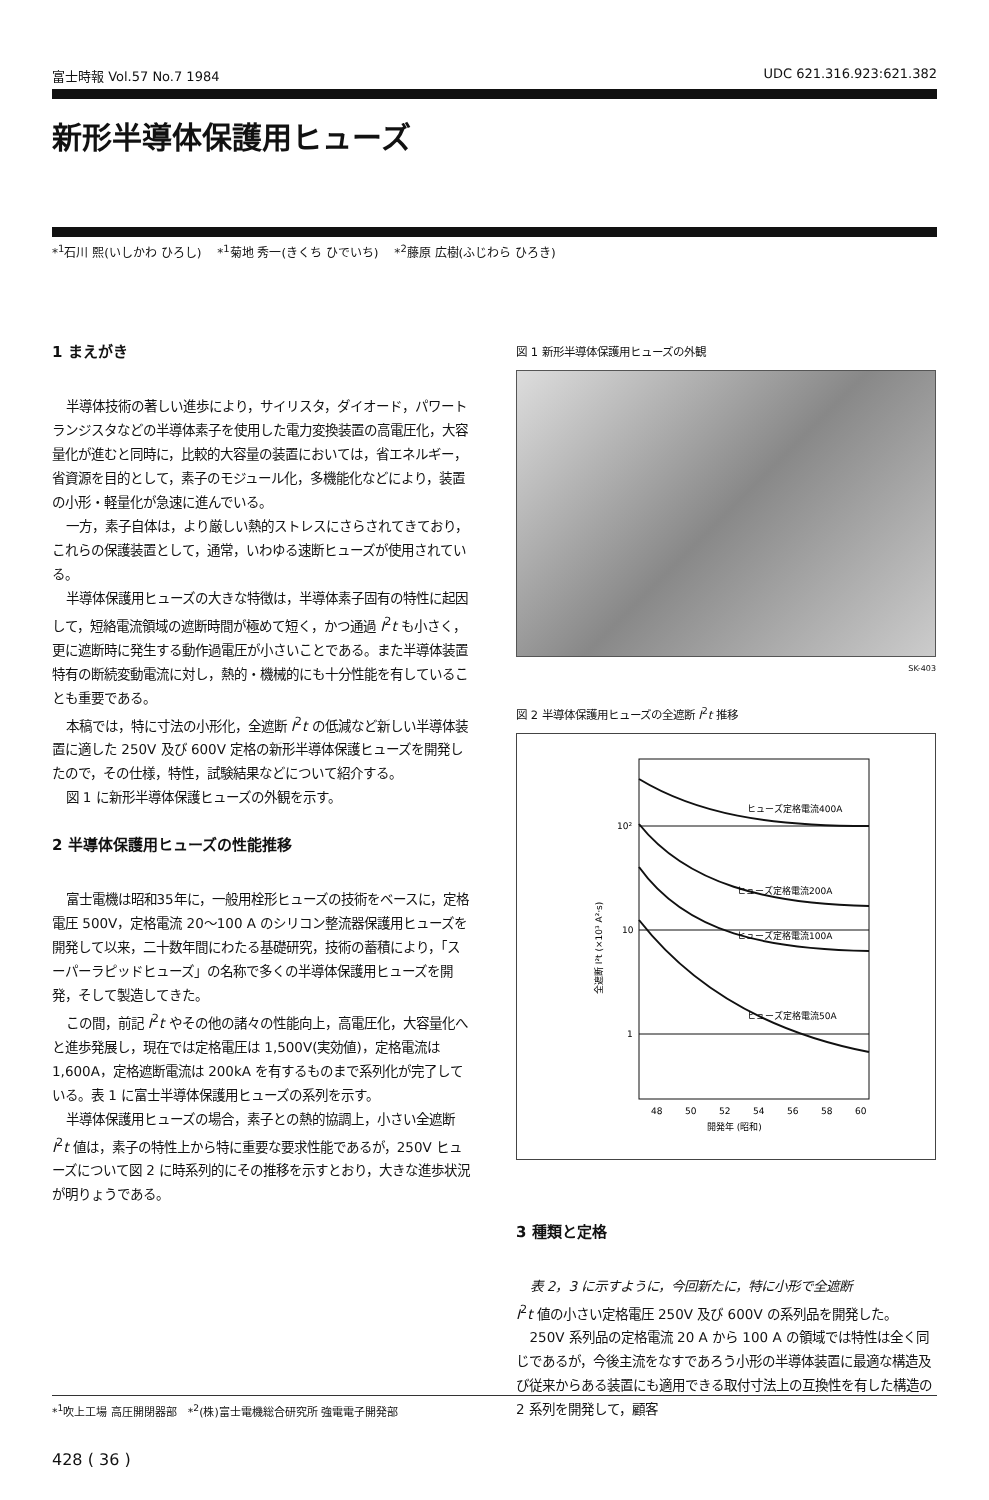富士時報 Vol.57 No.7 1984 UDC 621.316.923:621.382
新形半導体保護用ヒューズ
*<sup>1</sup>石川 熙(いしかわ ひろし)　 *<sup>1</sup>菊地 秀一(きくち ひでいち)　 *<sup>2</sup>藤原 広樹(ふじわら ひろき)
1 まえがき
半導体技術の著しい進歩により，サイリスタ，ダイオード，パワートランジスタなどの半導体素子を使用した電力変換装置の高電圧化，大容量化が進むと同時に，比較的大容量の装置においては，省エネルギー，省資源を目的として，素子のモジュール化，多機能化などにより，装置の小形・軽量化が急速に進んでいる。
一方，素子自体は，より厳しい熱的ストレスにさらされてきており，これらの保護装置として，通常，いわゆる速断ヒューズが使用されている。
半導体保護用ヒューズの大きな特徴は，半導体素子固有の特性に起因して，短絡電流領域の遮断時間が極めて短く，かつ通過 I<sup>2</sup>t も小さく，更に遮断時に発生する動作過電圧が小さいことである。また半導体装置特有の断続変動電流に対し，熱的・機械的にも十分性能を有していることも重要である。
本稿では，特に寸法の小形化，全遮断 I<sup>2</sup>t の低減など新しい半導体装置に適した 250V 及び 600V 定格の新形半導体保護ヒューズを開発したので，その仕様，特性，試験結果などについて紹介する。
図 1 に新形半導体保護ヒューズの外観を示す。
2 半導体保護用ヒューズの性能推移
富士電機は昭和35年に，一般用栓形ヒューズの技術をベースに，定格電圧 500V，定格電流 20～100 A のシリコン整流器保護用ヒューズを開発して以来，二十数年間にわたる基礎研究，技術の蓄積により，「スーパーラピッドヒューズ」の名称で多くの半導体保護用ヒューズを開発，そして製造してきた。
この間，前記 I<sup>2</sup>t やその他の諸々の性能向上，高電圧化，大容量化へと進歩発展し，現在では定格電圧は 1,500V(実効値)，定格電流は 1,600A，定格遮断電流は 200kA を有するものまで系列化が完了している。表 1 に富士半導体保護用ヒューズの系列を示す。
半導体保護用ヒューズの場合，素子との熱的協調上，小さい全遮断 I<sup>2</sup>t 値は，素子の特性上から特に重要な要求性能であるが，250V ヒューズについて図 2 に時系列的にその推移を示すとおり，大きな進歩状況が明りょうである。
図 1 新形半導体保護用ヒューズの外観
SK-403
図 2 半導体保護用ヒューズの全遮断 I<sup>2</sup>t 推移
ヒューズ定格電流400A
ヒューズ定格電流200A
ヒューズ定格電流100A
ヒューズ定格電流50A
10²
10
1
48
50
52
54
56
58
60
開発年 (昭和)
全遮断 I²t (×10³ A²·s)
3 種類と定格
表 2，3 に示すように，今回新たに，特に小形で全遮断
I<sup>2</sup>t 値の小さい定格電圧 250V 及び 600V の系列品を開発した。
250V 系列品の定格電流 20 A から 100 A の領域では特性は全く同じであるが，今後主流をなすであろう小形の半導体装置に最適な構造及び従来からある装置にも適用できる取付寸法上の互換性を有した構造の 2 系列を開発して，顧客
*<sup>1</sup>吹上工場 高圧開閉器部　*<sup>2</sup>(株)富士電機総合研究所 強電電子開発部
428 ( 36 )